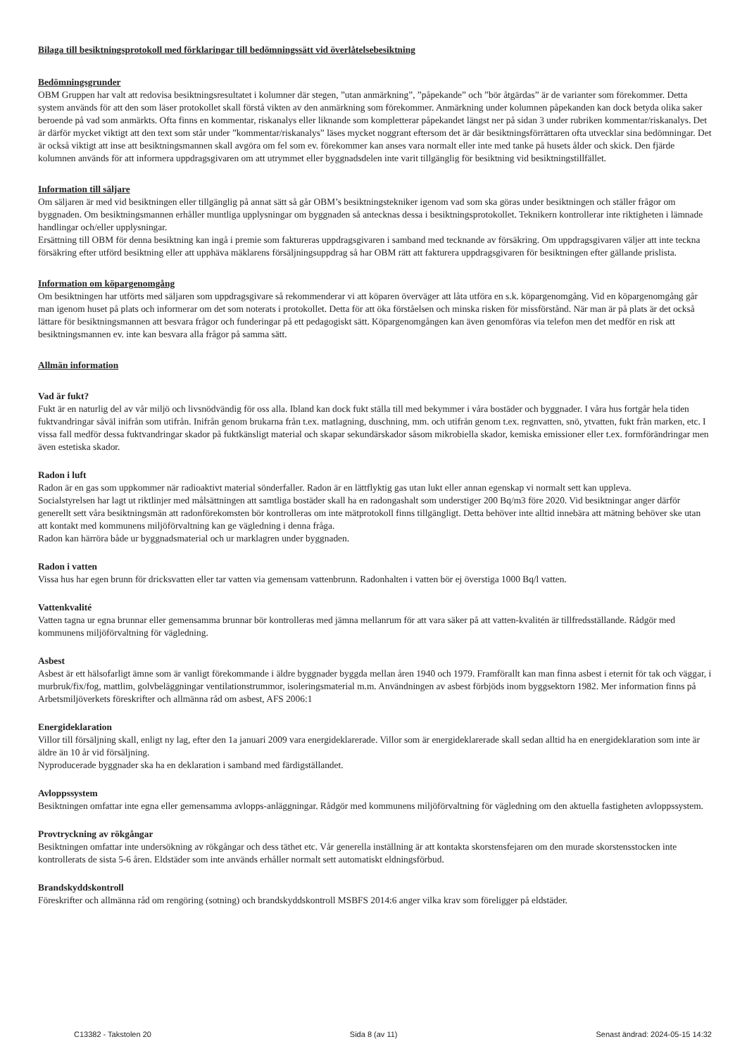Bilaga till besiktningsprotokoll med förklaringar till bedömningssätt vid överlåtelsebesiktning
Bedömningsgrunder
OBM Gruppen har valt att redovisa besiktningsresultatet i kolumner där stegen, ”utan anmärkning”, ”påpekande” och ”bör åtgärdas” är de varianter som förekommer. Detta system används för att den som läser protokollet skall förstå vikten av den anmärkning som förekommer. Anmärkning under kolumnen påpekanden kan dock betyda olika saker beroende på vad som anmärkts. Ofta finns en kommentar, riskanalys eller liknande som kompletterar påpekandet längst ner på sidan 3 under rubriken kommentar/riskanalys. Det är därför mycket viktigt att den text som står under ”kommentar/riskanalys” läses mycket noggrant eftersom det är där besiktningsförrättaren ofta utvecklar sina bedömningar. Det är också viktigt att inse att besiktningsmannen skall avgöra om fel som ev. förekommer kan anses vara normalt eller inte med tanke på husets ålder och skick. Den fjärde kolumnen används för att informera uppdragsgivaren om att utrymmet eller byggnadsdelen inte varit tillgänglig för besiktning vid besiktningstillfället.
Information till säljare
Om säljaren är med vid besiktningen eller tillgänglig på annat sätt så går OBM’s besiktningstekniker igenom vad som ska göras under besiktningen och ställer frågor om byggnaden. Om besiktningsmannen erhåller muntliga upplysningar om byggnaden så antecknas dessa i besiktningsprotokollet. Teknikern kontrollerar inte riktigheten i lämnade handlingar och/eller upplysningar.
Ersättning till OBM för denna besiktning kan ingå i premie som faktureras uppdragsgivaren i samband med tecknande av försäkring. Om uppdragsgivaren väljer att inte teckna försäkring efter utförd besiktning eller att upphäva mäklarens försäljningsuppdrag så har OBM rätt att fakturera uppdragsgivaren för besiktningen efter gällande prislista.
Information om köpargenomgång
Om besiktningen har utförts med säljaren som uppdragsgivare så rekommenderar vi att köparen överväger att låta utföra en s.k. köpargenomgång. Vid en köpargenomgång går man igenom huset på plats och informerar om det som noterats i protokollet. Detta för att öka förståelsen och minska risken för missförstånd. När man är på plats är det också lättare för besiktningsmannen att besvara frågor och funderingar på ett pedagogiskt sätt. Köpargenomgången kan även genomföras via telefon men det medför en risk att besiktningsmannen ev. inte kan besvara alla frågor på samma sätt.
Allmän information
Vad är fukt?
Fukt är en naturlig del av vår miljö och livsnödvändig för oss alla. Ibland kan dock fukt ställa till med bekymmer i våra bostäder och byggnader. I våra hus fortgår hela tiden fuktvandringar såväl inifrån som utifrån. Inifrån genom brukarna från t.ex. matlagning, duschning, mm. och utifrån genom t.ex. regnvatten, snö, ytvatten, fukt från marken, etc. I vissa fall medför dessa fuktvandringar skador på fuktkänsligt material och skapar sekundärskador såsom mikrobiella skador, kemiska emissioner eller t.ex. formförändringar men även estetiska skador.
Radon i luft
Radon är en gas som uppkommer när radioaktivt material sönderfaller. Radon är en lättflyktig gas utan lukt eller annan egenskap vi normalt sett kan uppleva.
Socialstyrelsen har lagt ut riktlinjer med målsättningen att samtliga bostäder skall ha en radongashalt som understiger 200 Bq/m3 före 2020. Vid besiktningar anger därför generellt sett våra besiktningsmän att radonförekomsten bör kontrolleras om inte mätprotokoll finns tillgängligt. Detta behöver inte alltid innebära att mätning behöver ske utan att kontakt med kommunens miljöförvaltning kan ge vägledning i denna fråga.
Radon kan härröra både ur byggnadsmaterial och ur marklagren under byggnaden.
Radon i vatten
Vissa hus har egen brunn för dricksvatten eller tar vatten via gemensam vattenbrunn. Radonhalten i vatten bör ej överstiga 1000 Bq/l vatten.
Vattenkvalité
Vatten tagna ur egna brunnar eller gemensamma brunnar bör kontrolleras med jämna mellanrum för att vara säker på att vatten-kvalitén är tillfredsställande. Rådgör med kommunens miljöförvaltning för vägledning.
Asbest
Asbest är ett hälsofarligt ämne som är vanligt förekommande i äldre byggnader byggda mellan åren 1940 och 1979. Framförallt kan man finna asbest i eternit för tak och väggar, i murbruk/fix/fog, mattlim, golvbeläggningar ventilationstrummor, isoleringsmaterial m.m. Användningen av asbest förbjöds inom byggsektorn 1982. Mer information finns på Arbetsmiljöverkets föreskrifter och allmänna råd om asbest, AFS 2006:1
Energideklaration
Villor till försäljning skall, enligt ny lag, efter den 1a januari 2009 vara energideklarerade. Villor som är energideklarerade skall sedan alltid ha en energideklaration som inte är äldre än 10 år vid försäljning.
Nyproducerade byggnader ska ha en deklaration i samband med färdigställandet.
Avloppssystem
Besiktningen omfattar inte egna eller gemensamma avlopps-anläggningar. Rådgör med kommunens miljöförvaltning för vägledning om den aktuella fastigheten avloppssystem.
Provtryckning av rökgångar
Besiktningen omfattar inte undersökning av rökgångar och dess täthet etc. Vår generella inställning är att kontakta skorstensfejaren om den murade skorstensstocken inte kontrollerats de sista 5-6 åren. Eldstäder som inte används erhåller normalt sett automatiskt eldningsförbud.
Brandskyddskontroll
Föreskrifter och allmänna råd om rengöring (sotning) och brandskyddskontroll MSBFS 2014:6 anger vilka krav som föreligger på eldstäder.
C13382 - Takstolen 20 Sida 8 (av 11) Senast ändrad: 2024-05-15 14:32